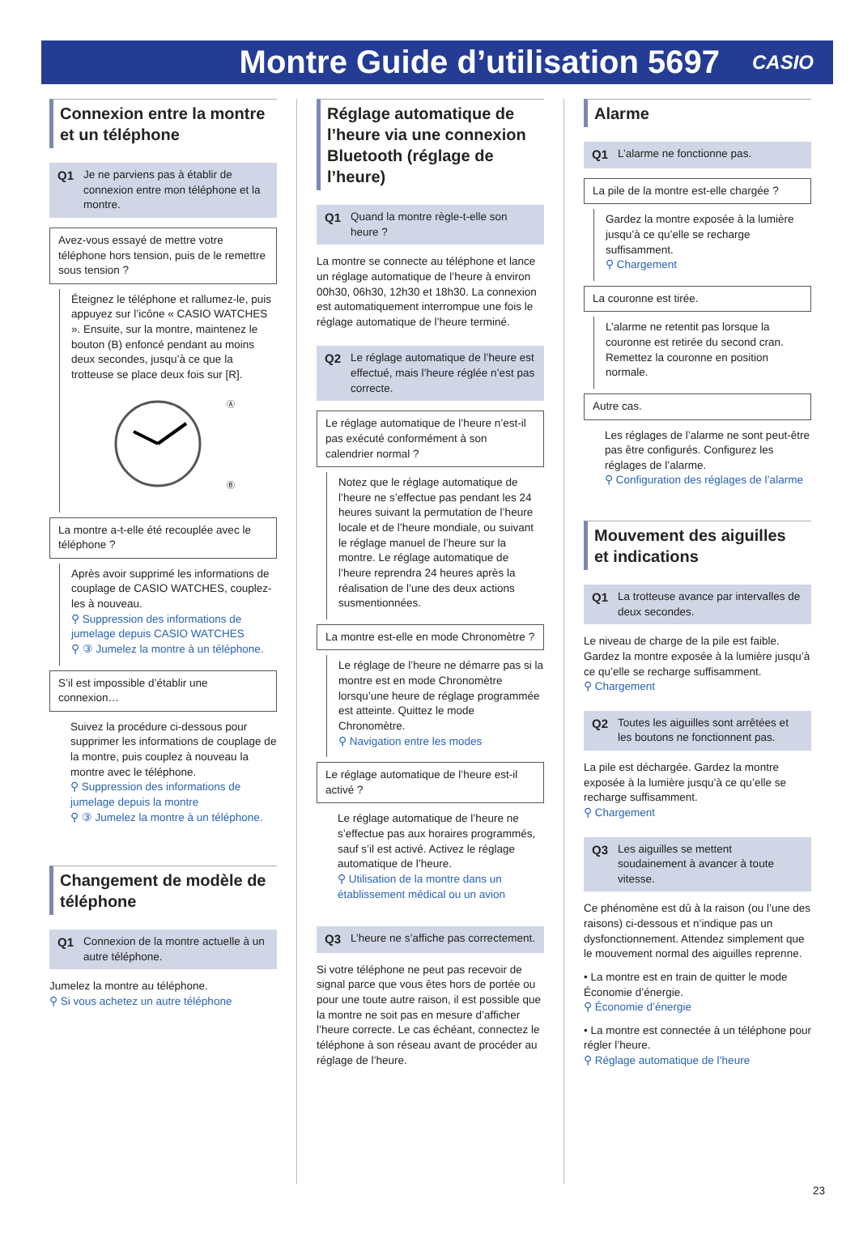Montre Guide d’utilisation 5697
CASIO
Connexion entre la montre et un téléphone
Q1 Je ne parviens pas à établir de connexion entre mon téléphone et la montre.
Avez-vous essayé de mettre votre téléphone hors tension, puis de le remettre sous tension ?
Éteignez le téléphone et rallumez-le, puis appuyez sur l’icône « CASIO WATCHES ». Ensuite, sur la montre, maintenez le bouton (B) enfoncé pendant au moins deux secondes, jusqu’à ce que la trotteuse se place deux fois sur [R].
Ⓐ
Ⓑ
La montre a-t-elle été recouplée avec le téléphone ?
Après avoir supprimé les informations de couplage de CASIO WATCHES, couplez-les à nouveau.
⚲ Suppression des informations de jumelage depuis CASIO WATCHES
⚲ ③ Jumelez la montre à un téléphone.
S’il est impossible d’établir une connexion…
Suivez la procédure ci-dessous pour supprimer les informations de couplage de la montre, puis couplez à nouveau la montre avec le téléphone.
⚲ Suppression des informations de jumelage depuis la montre
⚲ ③ Jumelez la montre à un téléphone.
Changement de modèle de téléphone
Q1 Connexion de la montre actuelle à un autre téléphone.
Jumelez la montre au téléphone.
⚲ Si vous achetez un autre téléphone
Réglage automatique de l’heure via une connexion Bluetooth (réglage de l’heure)
Q1 Quand la montre règle-t-elle son heure ?
La montre se connecte au téléphone et lance un réglage automatique de l’heure à environ 00h30, 06h30, 12h30 et 18h30. La connexion est automatiquement interrompue une fois le réglage automatique de l’heure terminé.
Q2 Le réglage automatique de l’heure est effectué, mais l’heure réglée n’est pas correcte.
Le réglage automatique de l’heure n’est-il pas exécuté conformément à son calendrier normal ?
Notez que le réglage automatique de l’heure ne s’effectue pas pendant les 24 heures suivant la permutation de l’heure locale et de l’heure mondiale, ou suivant le réglage manuel de l’heure sur la montre. Le réglage automatique de l’heure reprendra 24 heures après la réalisation de l’une des deux actions susmentionnées.
La montre est-elle en mode Chronomètre ?
Le réglage de l’heure ne démarre pas si la montre est en mode Chronomètre lorsqu’une heure de réglage programmée est atteinte. Quittez le mode Chronomètre.
⚲ Navigation entre les modes
Le réglage automatique de l’heure est-il activé ?
Le réglage automatique de l’heure ne s’effectue pas aux horaires programmés, sauf s’il est activé. Activez le réglage automatique de l’heure.
⚲ Utilisation de la montre dans un établissement médical ou un avion
Q3 L’heure ne s’affiche pas correctement.
Si votre téléphone ne peut pas recevoir de signal parce que vous êtes hors de portée ou pour une toute autre raison, il est possible que la montre ne soit pas en mesure d’afficher l’heure correcte. Le cas échéant, connectez le téléphone à son réseau avant de procéder au réglage de l’heure.
Alarme
Q1 L’alarme ne fonctionne pas.
La pile de la montre est-elle chargée ?
Gardez la montre exposée à la lumière jusqu’à ce qu’elle se recharge suffisamment.
⚲ Chargement
La couronne est tirée.
L’alarme ne retentit pas lorsque la couronne est retirée du second cran. Remettez la couronne en position normale.
Autre cas.
Les réglages de l’alarme ne sont peut-être pas être configurés. Configurez les réglages de l’alarme.
⚲ Configuration des réglages de l’alarme
Mouvement des aiguilles et indications
Q1 La trotteuse avance par intervalles de deux secondes.
Le niveau de charge de la pile est faible. Gardez la montre exposée à la lumière jusqu’à ce qu’elle se recharge suffisamment.
⚲ Chargement
Q2 Toutes les aiguilles sont arrêtées et les boutons ne fonctionnent pas.
La pile est déchargée. Gardez la montre exposée à la lumière jusqu’à ce qu’elle se recharge suffisamment.
⚲ Chargement
Q3 Les aiguilles se mettent soudainement à avancer à toute vitesse.
Ce phénomène est dû à la raison (ou l’une des raisons) ci-dessous et n’indique pas un dysfonctionnement. Attendez simplement que le mouvement normal des aiguilles reprenne.
• La montre est en train de quitter le mode Économie d’énergie.
⚲ Économie d’énergie
• La montre est connectée à un téléphone pour régler l’heure.
⚲ Réglage automatique de l’heure
23